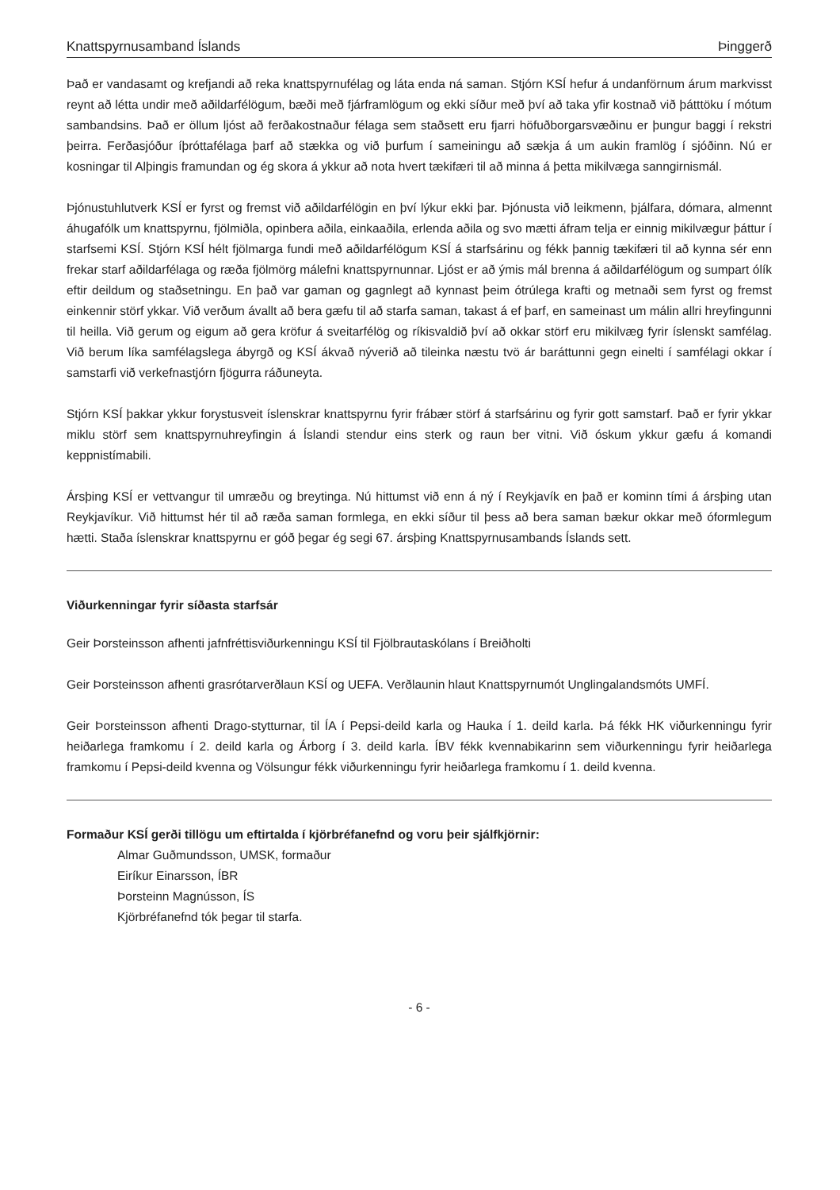Knattspyrnusamband Íslands Þinggerð
Það er vandasamt og krefjandi að reka knattspyrnufélag og láta enda ná saman. Stjórn KSÍ hefur á undanförnum árum markvisst reynt að létta undir með aðildarfélögum, bæði með fjárframlögum og ekki síður með því að taka yfir kostnað við þátttöku í mótum sambandsins. Það er öllum ljóst að ferðakostnaður félaga sem staðsett eru fjarri höfuðborgarsvæðinu er þungur baggi í rekstri þeirra. Ferðasjóður íþróttafélaga þarf að stækka og við þurfum í sameiningu að sækja á um aukin framlög í sjóðinn. Nú er kosningar til Alþingis framundan og ég skora á ykkur að nota hvert tækifæri til að minna á þetta mikilvæga sanngirnismál.
Þjónustuhlutverk KSÍ er fyrst og fremst við aðildarfélögin en því lýkur ekki þar. Þjónusta við leikmenn, þjálfara, dómara, almennt áhugafólk um knattspyrnu, fjölmiðla, opinbera aðila, einkaaðila, erlenda aðila og svo mætti áfram telja er einnig mikilvægur þáttur í starfsemi KSÍ. Stjórn KSÍ hélt fjölmarga fundi með aðildarfélögum KSÍ á starfsárinu og fékk þannig tækifæri til að kynna sér enn frekar starf aðildarfélaga og ræða fjölmörg málefni knattspyrnunnar. Ljóst er að ýmis mál brenna á aðildarfélögum og sumpart ólík eftir deildum og staðsetningu. En það var gaman og gagnlegt að kynnast þeim ótrúlega krafti og metnaði sem fyrst og fremst einkennir störf ykkar. Við verðum ávallt að bera gæfu til að starfa saman, takast á ef þarf, en sameinast um málin allri hreyfingunni til heilla. Við gerum og eigum að gera kröfur á sveitarfélög og ríkisvaldið því að okkar störf eru mikilvæg fyrir íslenskt samfélag. Við berum líka samfélagslega ábyrgð og KSÍ ákvað nýverið að tileinka næstu tvö ár baráttunni gegn einelti í samfélagi okkar í samstarfi við verkefnastjórn fjögurra ráðuneyta.
Stjórn KSÍ þakkar ykkur forystusveit íslenskrar knattspyrnu fyrir frábær störf á starfsárinu og fyrir gott samstarf. Það er fyrir ykkar miklu störf sem knattspyrnuhreyfingin á Íslandi stendur eins sterk og raun ber vitni. Við óskum ykkur gæfu á komandi keppnistímabili.
Ársþing KSÍ er vettvangur til umræðu og breytinga. Nú hittumst við enn á ný í Reykjavík en það er kominn tími á ársþing utan Reykjavíkur. Við hittumst hér til að ræða saman formlega, en ekki síður til þess að bera saman bækur okkar með óformlegum hætti. Staða íslenskrar knattspyrnu er góð þegar ég segi 67. ársþing Knattspyrnusambands Íslands sett.
Viðurkenningar fyrir síðasta starfsár
Geir Þorsteinsson afhenti jafnfréttisviðurkenningu KSÍ til Fjölbrautaskólans í Breiðholti
Geir Þorsteinsson afhenti grasrótarverðlaun KSÍ og UEFA. Verðlaunin hlaut Knattspyrnumót Unglingalandsmóts UMFÍ.
Geir Þorsteinsson afhenti Drago-stytturnar, til ÍA í Pepsi-deild karla og Hauka í 1. deild karla. Þá fékk HK viðurkenningu fyrir heiðarlega framkomu í 2. deild karla og Árborg í 3. deild karla. ÍBV fékk kvennabikarinn sem viðurkenningu fyrir heiðarlega framkomu í Pepsi-deild kvenna og Völsungur fékk viðurkenningu fyrir heiðarlega framkomu í 1. deild kvenna.
Formaður KSÍ gerði tillögu um eftirtalda í kjörbréfanefnd og voru þeir sjálfkjörnir:
Almar Guðmundsson, UMSK, formaður
Eiríkur Einarsson, ÍBR
Þorsteinn Magnússon, ÍS
Kjörbréfanefnd tók þegar til starfa.
- 6 -